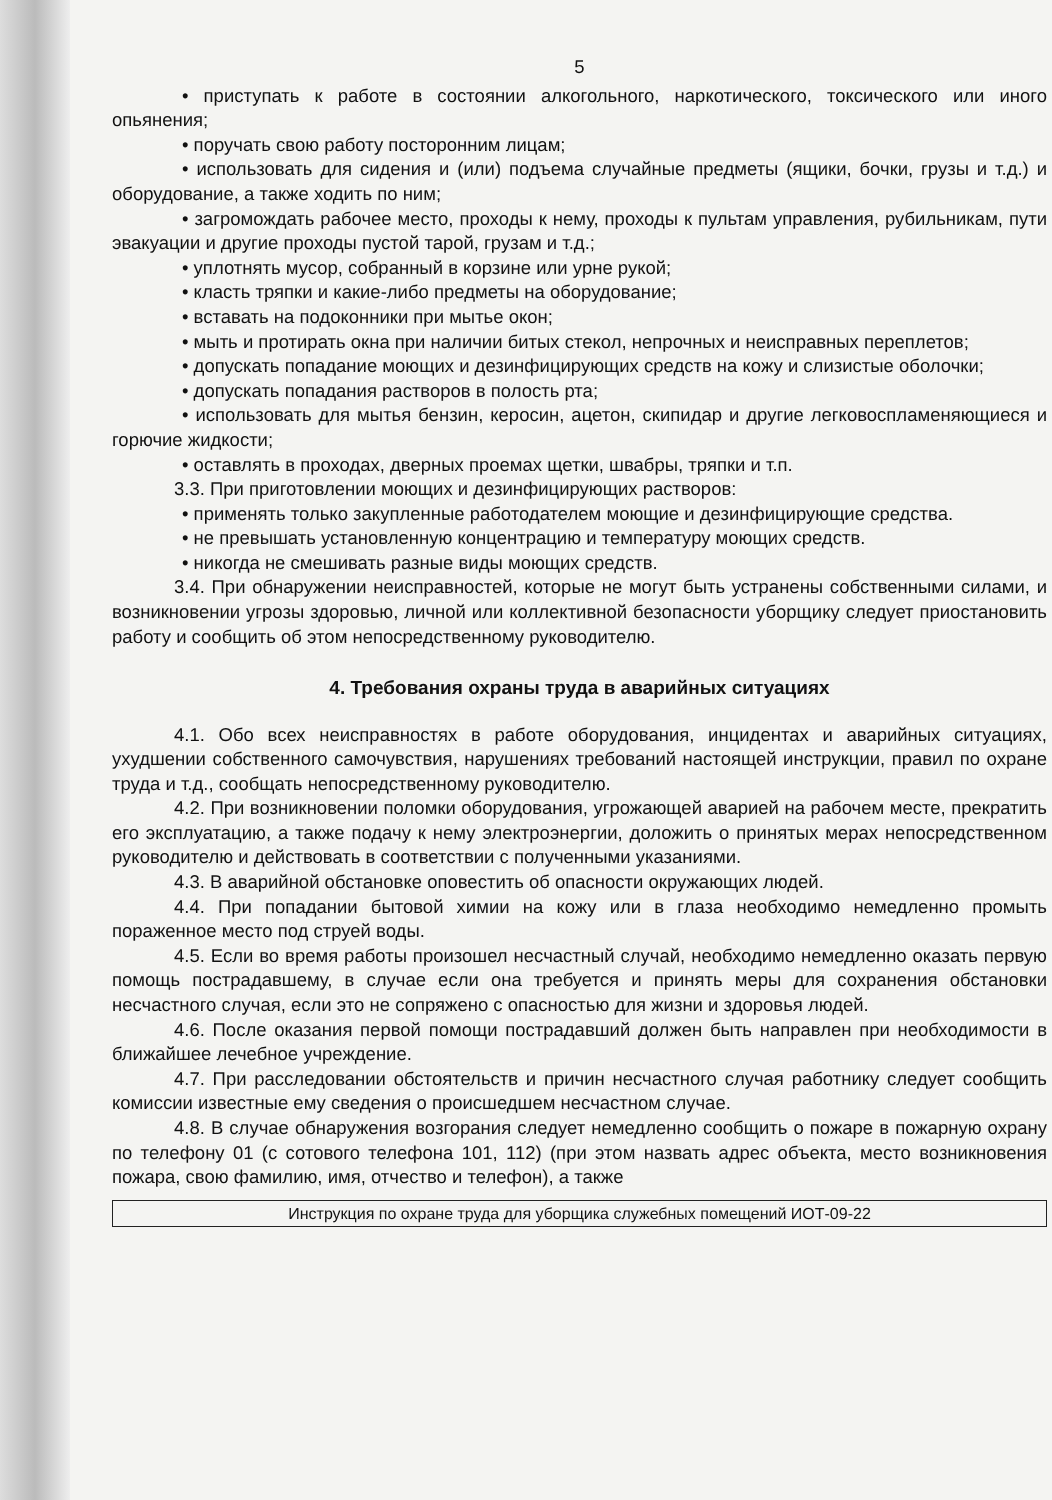5
• приступать к работе в состоянии алкогольного, наркотического, токсического или иного опьянения;
• поручать свою работу посторонним лицам;
• использовать для сидения и (или) подъема случайные предметы (ящики, бочки, грузы и т.д.) и оборудование, а также ходить по ним;
• загромождать рабочее место, проходы к нему, проходы к пультам управления, рубильникам, пути эвакуации и другие проходы пустой тарой, грузам и т.д.;
• уплотнять мусор, собранный в корзине или урне рукой;
• класть тряпки и какие-либо предметы на оборудование;
• вставать на подоконники при мытье окон;
• мыть и протирать окна при наличии битых стекол, непрочных и неисправных переплетов;
• допускать попадание моющих и дезинфицирующих средств на кожу и слизистые оболочки;
• допускать попадания растворов в полость рта;
• использовать для мытья бензин, керосин, ацетон, скипидар и другие легковоспламеняющиеся и горючие жидкости;
• оставлять в проходах, дверных проемах щетки, швабры, тряпки и т.п.
3.3. При приготовлении моющих и дезинфицирующих растворов:
• применять только закупленные работодателем моющие и дезинфицирующие средства.
• не превышать установленную концентрацию и температуру моющих средств.
• никогда не смешивать разные виды моющих средств.
3.4. При обнаружении неисправностей, которые не могут быть устранены собственными силами, и возникновении угрозы здоровью, личной или коллективной безопасности уборщику следует приостановить работу и сообщить об этом непосредственному руководителю.
4. Требования охраны труда в аварийных ситуациях
4.1. Обо всех неисправностях в работе оборудования, инцидентах и аварийных ситуациях, ухудшении собственного самочувствия, нарушениях требований настоящей инструкции, правил по охране труда и т.д., сообщать непосредственному руководителю.
4.2. При возникновении поломки оборудования, угрожающей аварией на рабочем месте, прекратить его эксплуатацию, а также подачу к нему электроэнергии, доложить о принятых мерах непосредственном руководителю и действовать в соответствии с полученными указаниями.
4.3. В аварийной обстановке оповестить об опасности окружающих людей.
4.4. При попадании бытовой химии на кожу или в глаза необходимо немедленно промыть пораженное место под струей воды.
4.5. Если во время работы произошел несчастный случай, необходимо немедленно оказать первую помощь пострадавшему, в случае если она требуется и принять меры для сохранения обстановки несчастного случая, если это не сопряжено с опасностью для жизни и здоровья людей.
4.6. После оказания первой помощи пострадавший должен быть направлен при необходимости в ближайшее лечебное учреждение.
4.7. При расследовании обстоятельств и причин несчастного случая работнику следует сообщить комиссии известные ему сведения о происшедшем несчастном случае.
4.8. В случае обнаружения возгорания следует немедленно сообщить о пожаре в пожарную охрану по телефону 01 (с сотового телефона 101, 112) (при этом назвать адрес объекта, место возникновения пожара, свою фамилию, имя, отчество и телефон), а также
Инструкция по охране труда для уборщика служебных помещений ИОТ-09-22